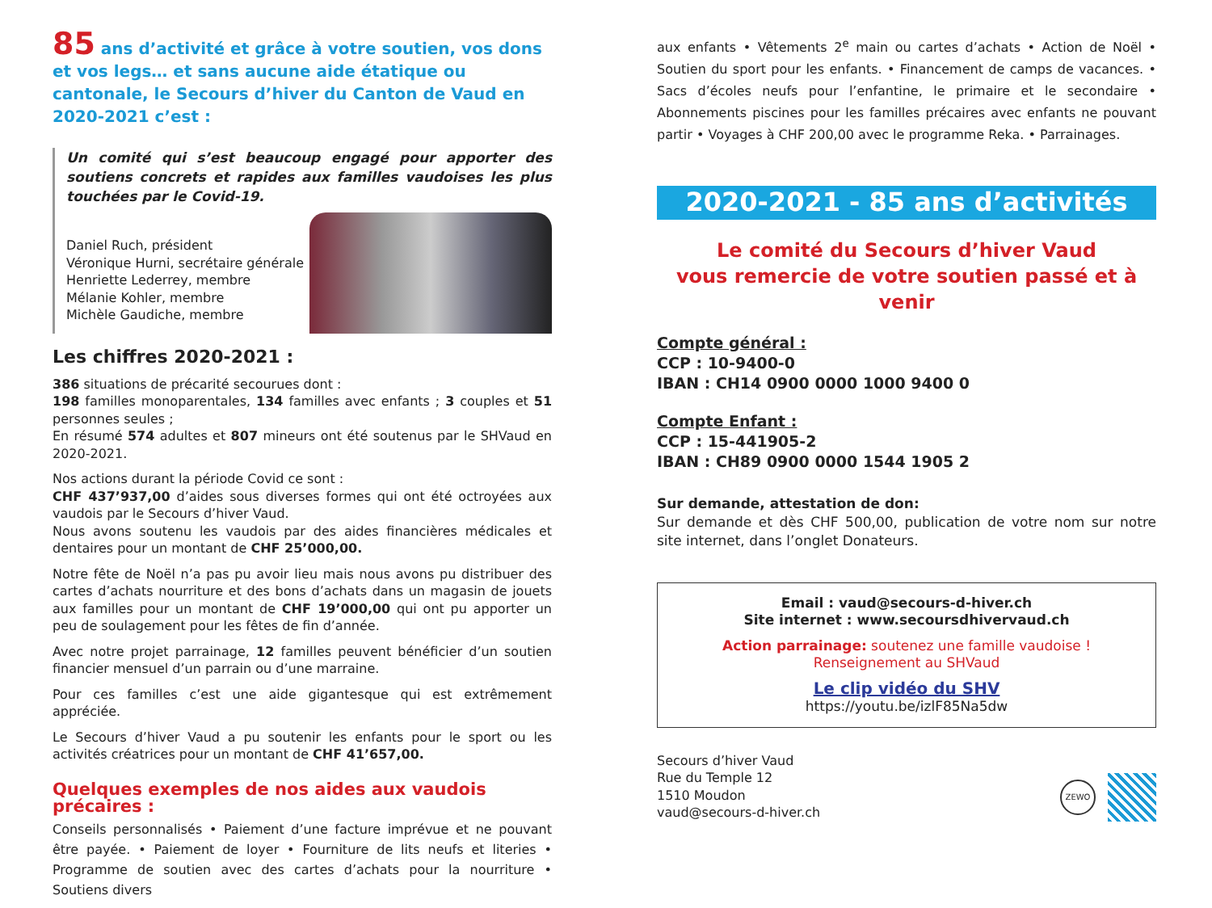85 ans d’activité et grâce à votre soutien, vos dons et vos legs… et sans aucune aide étatique ou cantonale, le Secours d’hiver du Canton de Vaud en 2020-2021 c’est :
Un comité qui s’est beaucoup engagé pour apporter des soutiens concrets et rapides aux familles vaudoises les plus touchées par le Covid-19.
Daniel Ruch, président
Véronique Hurni, secrétaire générale
Henriette Lederrey, membre
Mélanie Kohler, membre
Michèle Gaudiche, membre
Les chiffres 2020-2021 :
386 situations de précarité secourues dont :
198 familles monoparentales, 134 familles avec enfants ; 3 couples et 51 personnes seules ;
En résumé 574 adultes et 807 mineurs ont été soutenus par le SHVaud en 2020-2021.
Nos actions durant la période Covid ce sont :
CHF 437’937,00 d’aides sous diverses formes qui ont été octroyées aux vaudois par le Secours d’hiver Vaud.
Nous avons soutenu les vaudois par des aides financières médicales et dentaires pour un montant de CHF 25’000,00.
Notre fête de Noël n’a pas pu avoir lieu mais nous avons pu distribuer des cartes d’achats nourriture et des bons d’achats dans un magasin de jouets aux familles pour un montant de CHF 19’000,00 qui ont pu apporter un peu de soulagement pour les fêtes de fin d’année.
Avec notre projet parrainage, 12 familles peuvent bénéficier d’un soutien financier mensuel d’un parrain ou d’une marraine.
Pour ces familles c’est une aide gigantesque qui est extrêmement appréciée.
Le Secours d’hiver Vaud a pu soutenir les enfants pour le sport ou les activités créatrices pour un montant de CHF 41’657,00.
Quelques exemples de nos aides aux vaudois précaires :
Conseils personnalisés • Paiement d’une facture imprévue et ne pouvant être payée. • Paiement de loyer • Fourniture de lits neufs et literies • Programme de soutien avec des cartes d’achats pour la nourriture • Soutiens divers
aux enfants • Vêtements 2<sup>e</sup> main ou cartes d’achats • Action de Noël • Soutien du sport pour les enfants. • Financement de camps de vacances. • Sacs d’écoles neufs pour l’enfantine, le primaire et le secondaire • Abonnements piscines pour les familles précaires avec enfants ne pouvant partir • Voyages à CHF 200,00 avec le programme Reka. • Parrainages.
2020-2021 - 85 ans d’activités
Le comité du Secours d’hiver Vaud
vous remercie de votre soutien passé et à venir
Compte général :
CCP : 10-9400-0
IBAN : CH14 0900 0000 1000 9400 0
Compte Enfant :
CCP : 15-441905-2
IBAN : CH89 0900 0000 1544 1905 2
Sur demande, attestation de don:
Sur demande et dès CHF 500,00, publication de votre nom sur notre site internet, dans l’onglet Donateurs.
Email : vaud@secours-d-hiver.ch
Site internet : www.secoursdhivervaud.ch
Action parrainage: soutenez une famille vaudoise !
Renseignement au SHVaud
Le clip vidéo du SHV
https://youtu.be/izlF85Na5dw
Secours d’hiver Vaud
Rue du Temple 12
1510 Moudon
vaud@secours-d-hiver.ch
ZEWO